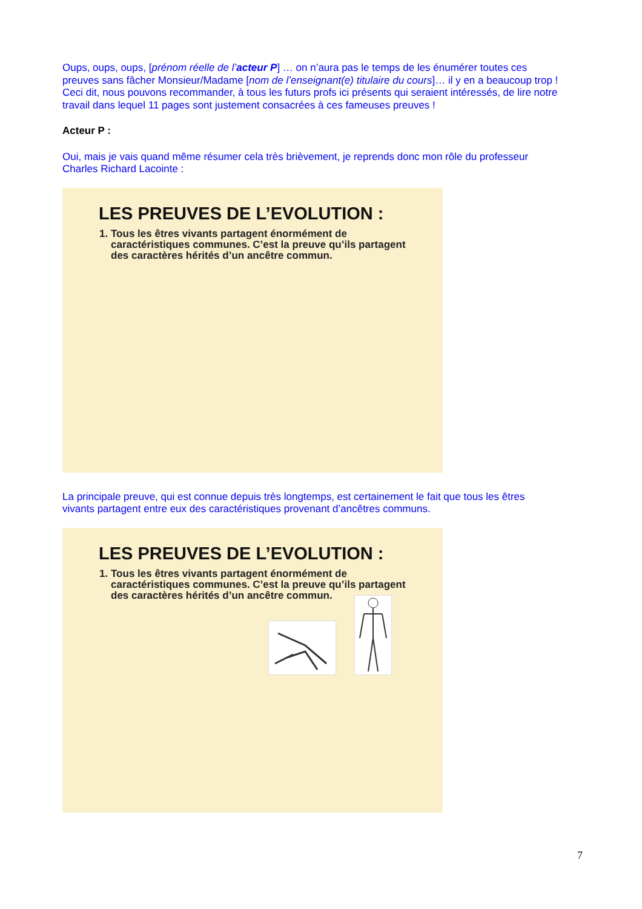Oups, oups, oups, [prénom réelle de l’acteur P] … on n’aura pas le temps de les énumérer toutes ces preuves sans fâcher Monsieur/Madame [nom de l’enseignant(e) titulaire du cours]… il y en a beaucoup trop !
Ceci dit, nous pouvons recommander, à tous les futurs profs ici présents qui seraient intéressés, de lire notre travail dans lequel 11 pages sont justement consacrées à ces fameuses preuves !
Acteur P :
Oui, mais je vais quand même résumer cela très brièvement, je reprends donc mon rôle du professeur Charles Richard Lacointe :
LES PREUVES DE L’EVOLUTION :
1. Tous les êtres vivants partagent énormément de caractéristiques communes. C’est la preuve qu’ils partagent des caractères hérités d’un ancêtre commun.
La principale preuve, qui est connue depuis très longtemps, est certainement le fait que tous les êtres vivants partagent entre eux des caractéristiques provenant d’ancêtres communs.
LES PREUVES DE L’EVOLUTION :
1. Tous les êtres vivants partagent énormément de caractéristiques communes. C’est la preuve qu’ils partagent des caractères hérités d’un ancêtre commun.
7